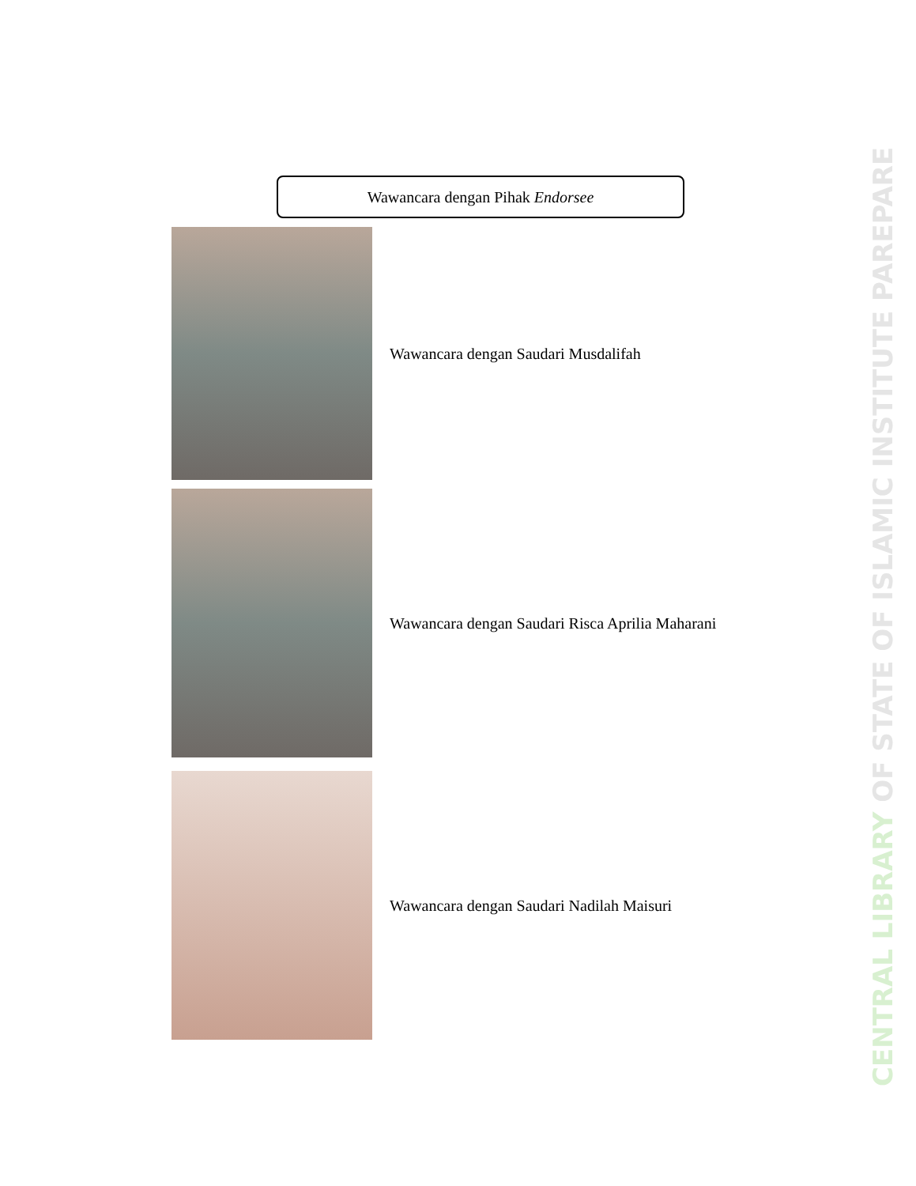Wawancara dengan Pihak Endorsee
Wawancara dengan Saudari Musdalifah
Wawancara dengan Saudari Risca Aprilia Maharani
Wawancara dengan Saudari Nadilah Maisuri
CENTRAL LIBRARY OF STATE OF ISLAMIC INSTITUTE PAREPARE